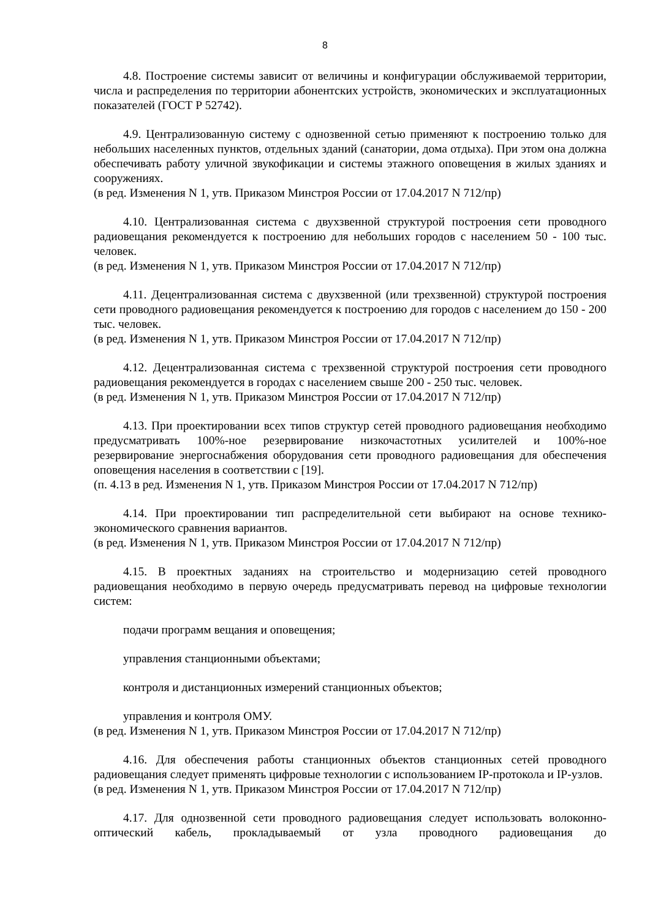8
4.8. Построение системы зависит от величины и конфигурации обслуживаемой территории, числа и распределения по территории абонентских устройств, экономических и эксплуатационных показателей (ГОСТ Р 52742).
4.9. Централизованную систему с однозвенной сетью применяют к построению только для небольших населенных пунктов, отдельных зданий (санатории, дома отдыха). При этом она должна обеспечивать работу уличной звукофикации и системы этажного оповещения в жилых зданиях и сооружениях.
(в ред. Изменения N 1, утв. Приказом Минстроя России от 17.04.2017 N 712/пр)
4.10. Централизованная система с двухзвенной структурой построения сети проводного радиовещания рекомендуется к построению для небольших городов с населением 50 - 100 тыс. человек.
(в ред. Изменения N 1, утв. Приказом Минстроя России от 17.04.2017 N 712/пр)
4.11. Децентрализованная система с двухзвенной (или трехзвенной) структурой построения сети проводного радиовещания рекомендуется к построению для городов с населением до 150 - 200 тыс. человек.
(в ред. Изменения N 1, утв. Приказом Минстроя России от 17.04.2017 N 712/пр)
4.12. Децентрализованная система с трехзвенной структурой построения сети проводного радиовещания рекомендуется в городах с населением свыше 200 - 250 тыс. человек.
(в ред. Изменения N 1, утв. Приказом Минстроя России от 17.04.2017 N 712/пр)
4.13. При проектировании всех типов структур сетей проводного радиовещания необходимо предусматривать 100%-ное резервирование низкочастотных усилителей и 100%-ное резервирование энергоснабжения оборудования сети проводного радиовещания для обеспечения оповещения населения в соответствии с [19].
(п. 4.13 в ред. Изменения N 1, утв. Приказом Минстроя России от 17.04.2017 N 712/пр)
4.14. При проектировании тип распределительной сети выбирают на основе технико-экономического сравнения вариантов.
(в ред. Изменения N 1, утв. Приказом Минстроя России от 17.04.2017 N 712/пр)
4.15. В проектных заданиях на строительство и модернизацию сетей проводного радиовещания необходимо в первую очередь предусматривать перевод на цифровые технологии систем:
подачи программ вещания и оповещения;
управления станционными объектами;
контроля и дистанционных измерений станционных объектов;
управления и контроля ОМУ.
(в ред. Изменения N 1, утв. Приказом Минстроя России от 17.04.2017 N 712/пр)
4.16. Для обеспечения работы станционных объектов станционных сетей проводного радиовещания следует применять цифровые технологии с использованием IP-протокола и IP-узлов.
(в ред. Изменения N 1, утв. Приказом Минстроя России от 17.04.2017 N 712/пр)
4.17. Для однозвенной сети проводного радиовещания следует использовать волоконно-оптический кабель, прокладываемый от узла проводного радиовещания до